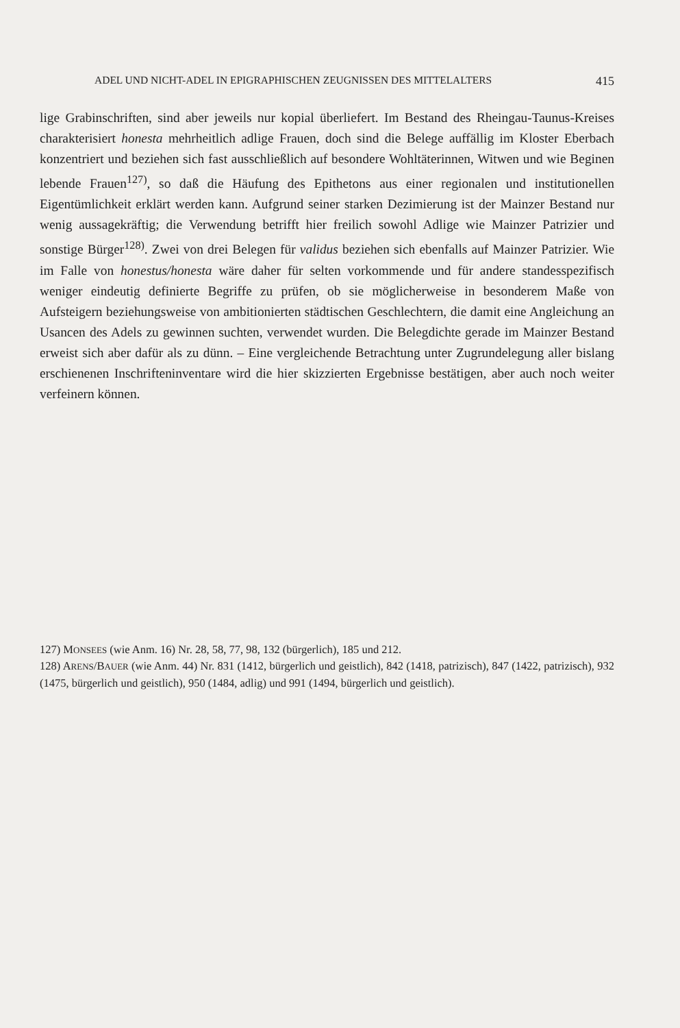ADEL UND NICHT-ADEL IN EPIGRAPHISCHEN ZEUGNISSEN DES MITTELALTERS 415
lige Grabinschriften, sind aber jeweils nur kopial überliefert. Im Bestand des Rheingau-Taunus-Kreises charakterisiert honesta mehrheitlich adlige Frauen, doch sind die Belege auffällig im Kloster Eberbach konzentriert und beziehen sich fast ausschließlich auf besondere Wohltäterinnen, Witwen und wie Beginen lebende Frauen<sup>127)</sup>, so daß die Häufung des Epithetons aus einer regionalen und institutionellen Eigentümlichkeit erklärt werden kann. Aufgrund seiner starken Dezimierung ist der Mainzer Bestand nur wenig aussagekräftig; die Verwendung betrifft hier freilich sowohl Adlige wie Mainzer Patrizier und sonstige Bürger<sup>128)</sup>. Zwei von drei Belegen für validus beziehen sich ebenfalls auf Mainzer Patrizier. Wie im Falle von honestus/honesta wäre daher für selten vorkommende und für andere standesspezifisch weniger eindeutig definierte Begriffe zu prüfen, ob sie möglicherweise in besonderem Maße von Aufsteigern beziehungsweise von ambitionierten städtischen Geschlechtern, die damit eine Angleichung an Usancen des Adels zu gewinnen suchten, verwendet wurden. Die Belegdichte gerade im Mainzer Bestand erweist sich aber dafür als zu dünn. – Eine vergleichende Betrachtung unter Zugrundelegung aller bislang erschienenen Inschrifteninventare wird die hier skizzierten Ergebnisse bestätigen, aber auch noch weiter verfeinern können.
127) MONSEES (wie Anm. 16) Nr. 28, 58, 77, 98, 132 (bürgerlich), 185 und 212.
128) ARENS/BAUER (wie Anm. 44) Nr. 831 (1412, bürgerlich und geistlich), 842 (1418, patrizisch), 847 (1422, patrizisch), 932 (1475, bürgerlich und geistlich), 950 (1484, adlig) und 991 (1494, bürgerlich und geistlich).